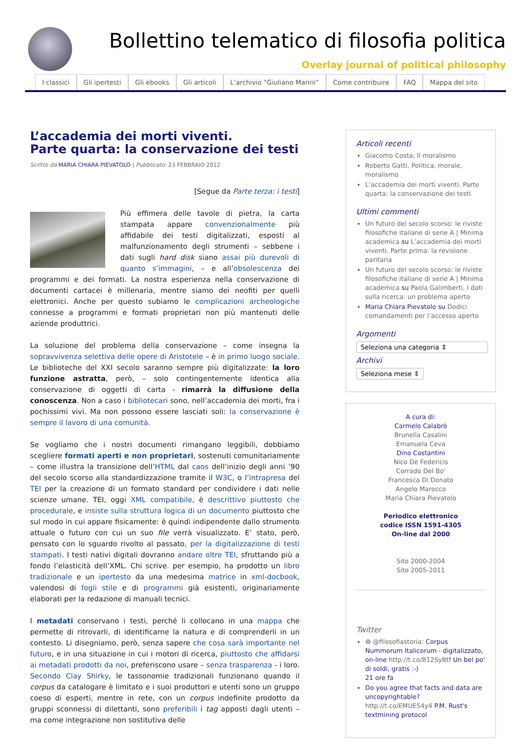Bollettino telematico di filosofia politica
Overlay journal of political philosophy
I classici Gli ipertesti Gli ebooks Gli articoli L’archivio “Giuliano Marini” Come contribuire FAQ Mappa del sito
L’accademia dei morti viventi.
Parte quarta: la conservazione dei testi
Scritto da MARIA CHIARA PIEVATOLO | Pubblicato: 23 FEBBRAIO 2012
[Segue da Parte terza: i testi]
Più effimera delle tavole di pietra, la carta stampata appare convenzionalmente più affidabile dei testi digitalizzati, esposti al malfunzionamento degli strumenti – sebbene i dati sugli hard disk siano assai più durevoli di quanto s’immagini, – e all’obsolescenza dei programmi e dei formati. La nostra esperienza nella conservazione di documenti cartacei è millenaria, mentre siamo dei neofiti per quelli elettronici. Anche per questo subiamo le complicazioni archeologiche connesse a programmi e formati proprietari non più mantenuti delle aziende produttrici.
La soluzione del problema della conservazione – come insegna la sopravvivenza selettiva delle opere di Aristotele – è in primo luogo sociale. Le biblioteche del XXI secolo saranno sempre più digitalizzate: la loro funzione astratta, però, – solo contingentemente identica alla conservazione di oggetti di carta - rimarrà la diffusione della conoscenza. Non a caso i bibliotecari sono, nell’accademia dei morti, fra i pochissimi vivi. Ma non possono essere lasciati soli: la conservazione è sempre il lavoro di una comunità.
Se vogliamo che i nostri documenti rimangano leggibili, dobbiamo scegliere formati aperti e non proprietari, sostenuti comunitariamente – come illustra la transizione dell’HTML dal caos dell’inizio degli anni ’90 del secolo scorso alla standardizzazione tramite il W3C, o l’intrapresa del TEI per la creazione di un formato standard per condividere i dati nelle scienze umane. TEI, oggi XML compatibile, è descrittivo piuttosto che procedurale, e insiste sulla struttura logica di un documento piuttosto che sul modo in cui appare fisicamente: è quindi indipendente dallo strumento attuale o futuro con cui un suo file verrà visualizzato. E’ stato, però, pensato con lo sguardo rivolto al passato, per la digitalizzazione di testi stampati. I testi nativi digitali dovranno andare oltre TEI, sfruttando più a fondo l’elasticità dell’XML. Chi scrive. per esempio, ha prodotto un libro tradizionale e un ipertesto da una medesima matrice in xml-docbook, valendosi di fogli stile e di programmi già esistenti, originariamente elaborati per la redazione di manuali tecnici.
I metadati conservano i testi, perché li collocano in una mappa che permette di ritrovarli, di identificarne la natura e di comprenderli in un contesto. Li disegniamo, però, senza sapere che cosa sarà importante nel futuro, e in una situazione in cui i motori di ricerca, piuttosto che affidarsi ai metadati prodotti da noi, preferiscono usare – senza trasparenza - i loro. Secondo Clay Shirky, le tassonomie tradizionali funzionano quando il corpus da catalogare è limitato e i suoi produttori e utenti sono un gruppo coeso di esperti, mentre in rete, con un corpus indefinite prodotto da gruppi sconnessi di dilettanti, sono preferibili i tag apposti dagli utenti – ma come integrazione non sostitutiva delle
Articoli recenti
Giacomo Costa, Il moralismo
Roberto Gatti, Politica, morale, moralismo
L’accademia dei morti viventi. Parte quarta: la conservazione dei testi
Ultimi commenti
Un futuro del secolo scorso: le riviste filosofiche italiane di serie A | Minima academica su L’accademia dei morti viventi. Parte prima: la revisione paritaria
Un futuro del secolo scorso: le riviste filosofiche italiane di serie A | Minima academica su Paola Galimberti, I dati sulla ricerca: un problema aperto
Maria Chiara Pievatolo su Dodici comandamenti per l’accesso aperto
Argomenti
Seleziona una categoria ⇕
Archivi
Seleziona mese ⇕
A cura di:
Carmelo Calabrò
Brunella Casalini
Emanuela Ceva
Dino Costantini
Nico De Federicis
Corrado Del Bo'
Francesca Di Donato
Angelo Marocco
Maria Chiara Pievatolo
Periodico elettronico
codice ISSN 1591-4305
On-line dal 2000
Sito 2000-2004
Sito 2005-2011
Twitter
♻ @filosofiastoria: Corpus Nummorum Italicorum - digitalizzato, on-line http://t.co/B12SyBtf Un bel po' di soldi, gratis :-)
21 ore fa
Do you agree that facts and data are uncopyrightable? http://t.co/EMUE54y4 P.M. Rust's textmining protocol